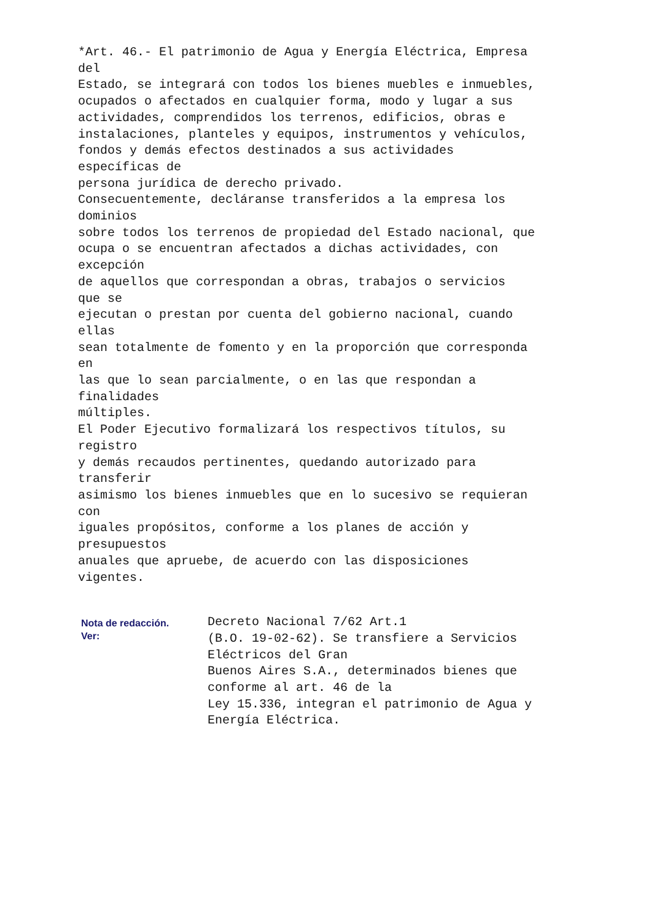*Art. 46.- El patrimonio de Agua y Energía Eléctrica, Empresa
del
Estado, se integrará con todos los bienes muebles e inmuebles,
ocupados o afectados en cualquier forma, modo y lugar a sus
actividades, comprendidos los terrenos, edificios, obras e
instalaciones, planteles y equipos, instrumentos y vehículos,
fondos y demás efectos destinados a sus actividades
específicas de
persona jurídica de derecho privado.
Consecuentemente, decláranse transferidos a la empresa los
dominios
sobre todos los terrenos de propiedad del Estado nacional, que
ocupa o se encuentran afectados a dichas actividades, con
excepción
de aquellos que correspondan a obras, trabajos o servicios
que se
ejecutan o prestan por cuenta del gobierno nacional, cuando
ellas
sean totalmente de fomento y en la proporción que corresponda
en
las que lo sean parcialmente, o en las que respondan a
finalidades
múltiples.
El Poder Ejecutivo formalizará los respectivos títulos, su
registro
y demás recaudos pertinentes, quedando autorizado para
transferir
asimismo los bienes inmuebles que en lo sucesivo se requieran
con
iguales propósitos, conforme a los planes de acción y
presupuestos
anuales que apruebe, de acuerdo con las disposiciones
vigentes.
Nota de redacción.
Ver:
Decreto Nacional 7/62 Art.1
(B.O. 19-02-62). Se transfiere a Servicios
Eléctricos del Gran
Buenos Aires S.A., determinados bienes que
conforme al art. 46 de la
Ley 15.336, integran el patrimonio de Agua y
Energía Eléctrica.